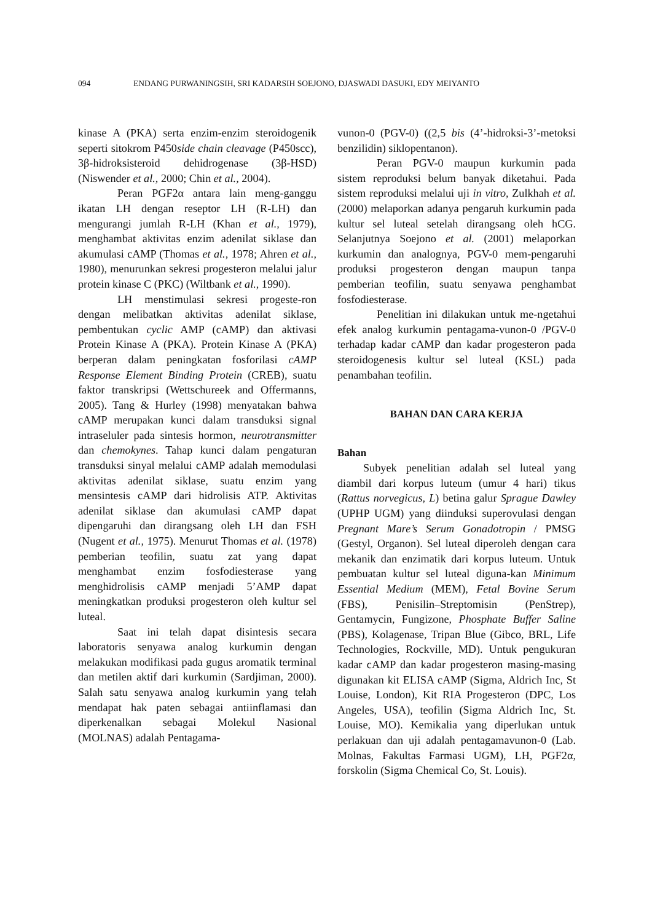094 ENDANG PURWANINGSIH, SRI KADARSIH SOEJONO, DJASWADI DASUKI, EDY MEIYANTO
kinase A (PKA) serta enzim-enzim steroidogenik seperti sitokrom P450side chain cleavage (P450scc), 3β-hidroksisteroid dehidrogenase (3β-HSD) (Niswender et al., 2000; Chin et al., 2004).
Peran PGF2α antara lain meng-ganggu ikatan LH dengan reseptor LH (R-LH) dan mengurangi jumlah R-LH (Khan et al., 1979), menghambat aktivitas enzim adenilat siklase dan akumulasi cAMP (Thomas et al., 1978; Ahren et al., 1980), menurunkan sekresi progesteron melalui jalur protein kinase C (PKC) (Wiltbank et al., 1990).
LH menstimulasi sekresi progeste-ron dengan melibatkan aktivitas adenilat siklase, pembentukan cyclic AMP (cAMP) dan aktivasi Protein Kinase A (PKA). Protein Kinase A (PKA) berperan dalam peningkatan fosforilasi cAMP Response Element Binding Protein (CREB), suatu faktor transkripsi (Wettschureek and Offermanns, 2005). Tang & Hurley (1998) menyatakan bahwa cAMP merupakan kunci dalam transduksi signal intraseluler pada sintesis hormon, neurotransmitter dan chemokynes. Tahap kunci dalam pengaturan transduksi sinyal melalui cAMP adalah memodulasi aktivitas adenilat siklase, suatu enzim yang mensintesis cAMP dari hidrolisis ATP. Aktivitas adenilat siklase dan akumulasi cAMP dapat dipengaruhi dan dirangsang oleh LH dan FSH (Nugent et al., 1975). Menurut Thomas et al. (1978) pemberian teofilin, suatu zat yang dapat menghambat enzim fosfodiesterase yang menghidrolisis cAMP menjadi 5’AMP dapat meningkatkan produksi progesteron oleh kultur sel luteal.
Saat ini telah dapat disintesis secara laboratoris senyawa analog kurkumin dengan melakukan modifikasi pada gugus aromatik terminal dan metilen aktif dari kurkumin (Sardjiman, 2000). Salah satu senyawa analog kurkumin yang telah mendapat hak paten sebagai antiinflamasi dan diperkenalkan sebagai Molekul Nasional (MOLNAS) adalah Pentagama-
vunon-0 (PGV-0) ((2,5 bis (4’-hidroksi-3’-metoksi benzilidin) siklopentanon).
Peran PGV-0 maupun kurkumin pada sistem reproduksi belum banyak diketahui. Pada sistem reproduksi melalui uji in vitro, Zulkhah et al. (2000) melaporkan adanya pengaruh kurkumin pada kultur sel luteal setelah dirangsang oleh hCG. Selanjutnya Soejono et al. (2001) melaporkan kurkumin dan analognya, PGV-0 mem-pengaruhi produksi progesteron dengan maupun tanpa pemberian teofilin, suatu senyawa penghambat fosfodiesterase.
Penelitian ini dilakukan untuk me-ngetahui efek analog kurkumin pentagama-vunon-0 /PGV-0 terhadap kadar cAMP dan kadar progesteron pada steroidogenesis kultur sel luteal (KSL) pada penambahan teofilin.
BAHAN DAN CARA KERJA
Bahan
Subyek penelitian adalah sel luteal yang diambil dari korpus luteum (umur 4 hari) tikus (Rattus norvegicus, L) betina galur Sprague Dawley (UPHP UGM) yang diinduksi superovulasi dengan Pregnant Mare’s Serum Gonadotropin / PMSG (Gestyl, Organon). Sel luteal diperoleh dengan cara mekanik dan enzimatik dari korpus luteum. Untuk pembuatan kultur sel luteal diguna-kan Minimum Essential Medium (MEM), Fetal Bovine Serum (FBS), Penisilin–Streptomisin (PenStrep), Gentamycin, Fungizone, Phosphate Buffer Saline (PBS), Kolagenase, Tripan Blue (Gibco, BRL, Life Technologies, Rockville, MD). Untuk pengukuran kadar cAMP dan kadar progesteron masing-masing digunakan kit ELISA cAMP (Sigma, Aldrich Inc, St Louise, London), Kit RIA Progesteron (DPC, Los Angeles, USA), teofilin (Sigma Aldrich Inc, St. Louise, MO). Kemikalia yang diperlukan untuk perlakuan dan uji adalah pentagamavunon-0 (Lab. Molnas, Fakultas Farmasi UGM), LH, PGF2α, forskolin (Sigma Chemical Co, St. Louis).